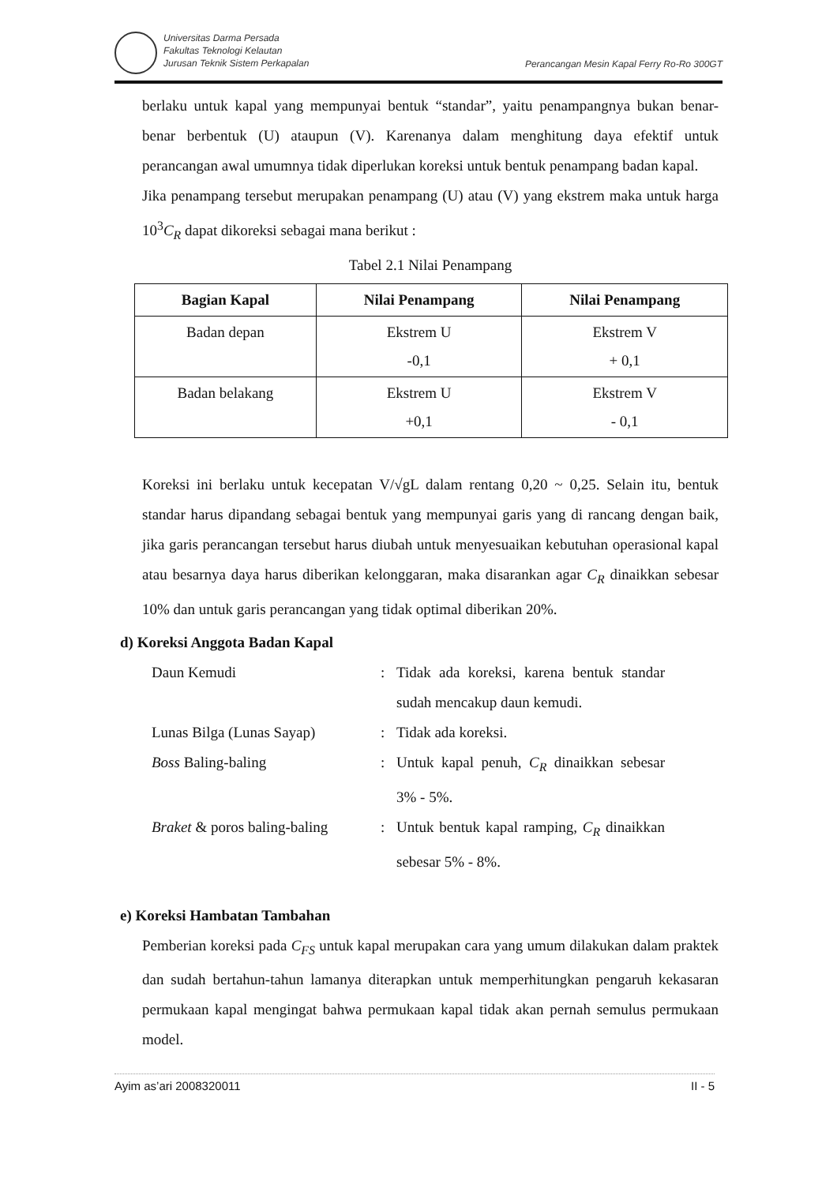Universitas Darma Persada
Fakultas Teknologi Kelautan
Jurusan Teknik Sistem Perkapalan
Perancangan Mesin Kapal Ferry Ro-Ro 300GT
berlaku untuk kapal yang mempunyai bentuk “standar”, yaitu penampangnya bukan benar-benar berbentuk (U) ataupun (V). Karenanya dalam menghitung daya efektif untuk perancangan awal umumnya tidak diperlukan koreksi untuk bentuk penampang badan kapal.
Jika penampang tersebut merupakan penampang (U) atau (V) yang ekstrem maka untuk harga 10<sup>3</sup>C<sub>R</sub> dapat dikoreksi sebagai mana berikut :
Tabel 2.1 Nilai Penampang
| Bagian Kapal | Nilai Penampang | Nilai Penampang |
| --- | --- | --- |
| Badan depan | Ekstrem U -0,1 | Ekstrem V + 0,1 |
| Badan belakang | Ekstrem U +0,1 | Ekstrem V - 0,1 |
Koreksi ini berlaku untuk kecepatan V/√gL dalam rentang 0,20 ~ 0,25. Selain itu, bentuk standar harus dipandang sebagai bentuk yang mempunyai garis yang di rancang dengan baik, jika garis perancangan tersebut harus diubah untuk menyesuaikan kebutuhan operasional kapal atau besarnya daya harus diberikan kelonggaran, maka disarankan agar C<sub>R</sub> dinaikkan sebesar 10% dan untuk garis perancangan yang tidak optimal diberikan 20%.
d) Koreksi Anggota Badan Kapal
Daun Kemudi : Tidak ada koreksi, karena bentuk standar sudah mencakup daun kemudi.
Lunas Bilga (Lunas Sayap) : Tidak ada koreksi.
Boss Baling-baling : Untuk kapal penuh, C<sub>R</sub> dinaikkan sebesar 3% - 5%.
Braket & poros baling-baling
: Untuk bentuk kapal ramping, C<sub>R</sub> dinaikkan sebesar 5% - 8%.
e) Koreksi Hambatan Tambahan
Pemberian koreksi pada C<sub>FS</sub> untuk kapal merupakan cara yang umum dilakukan dalam praktek dan sudah bertahun-tahun lamanya diterapkan untuk memperhitungkan pengaruh kekasaran permukaan kapal mengingat bahwa permukaan kapal tidak akan pernah semulus permukaan model.
Ayim as’ari 2008320011 II - 5